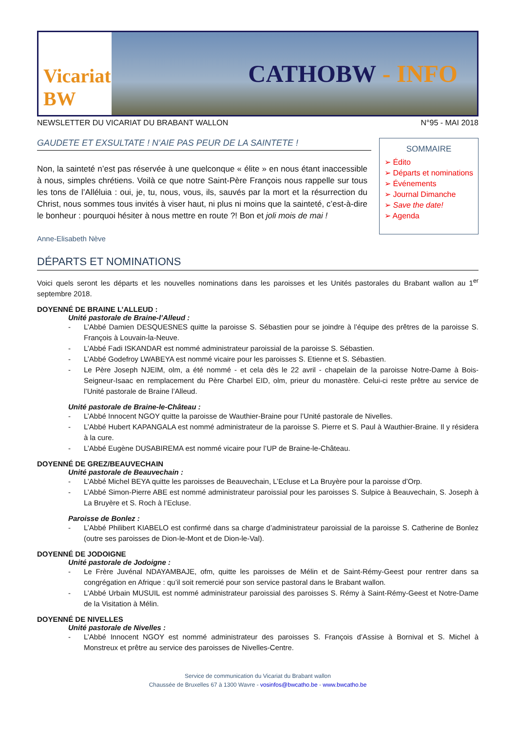Vicariat BW
CATHOBW - INFO
NEWSLETTER DU VICARIAT DU BRABANT WALLON N°95 - MAI 2018
GAUDETE ET EXSULTATE ! N’AIE PAS PEUR DE LA SAINTETE !
Non, la sainteté n’est pas réservée à une quelconque « élite » en nous étant inaccessible à nous, simples chrétiens. Voilà ce que notre Saint-Père François nous rappelle sur tous les tons de l’Alléluia : oui, je, tu, nous, vous, ils, sauvés par la mort et la résurrection du Christ, nous sommes tous invités à viser haut, ni plus ni moins que la sainteté, c’est-à-dire le bonheur : pourquoi hésiter à nous mettre en route ?! Bon et joli mois de mai !
Anne-Elisabeth Nève
SOMMAIRE
➢ Édito
➢ Départs et nominations
➢ Événements
➢ Journal Dimanche
➢ Save the date!
➢ Agenda
DÉPARTS ET NOMINATIONS
Voici quels seront les départs et les nouvelles nominations dans les paroisses et les Unités pastorales du Brabant wallon au 1<sup>er</sup> septembre 2018.
DOYENNÉ DE BRAINE L’ALLEUD :
Unité pastorale de Braine-l’Alleud :
- L’Abbé Damien DESQUESNES quitte la paroisse S. Sébastien pour se joindre à l’équipe des prêtres de la paroisse S. François à Louvain-la-Neuve.
- L’Abbé Fadi ISKANDAR est nommé administrateur paroissial de la paroisse S. Sébastien.
- L’Abbé Godefroy LWABEYA est nommé vicaire pour les paroisses S. Etienne et S. Sébastien.
- Le Père Joseph NJEIM, olm, a été nommé - et cela dès le 22 avril - chapelain de la paroisse Notre-Dame à Bois-Seigneur-Isaac en remplacement du Père Charbel EID, olm, prieur du monastère. Celui-ci reste prêtre au service de l’Unité pastorale de Braine l’Alleud.
Unité pastorale de Braine-le-Château :
- L’Abbé Innocent NGOY quitte la paroisse de Wauthier-Braine pour l’Unité pastorale de Nivelles.
- L’Abbé Hubert KAPANGALA est nommé administrateur de la paroisse S. Pierre et S. Paul à Wauthier-Braine. Il y résidera à la cure.
- L’Abbé Eugène DUSABIREMA est nommé vicaire pour l’UP de Braine-le-Château.
DOYENNÉ DE GREZ/BEAUVECHAIN
Unité pastorale de Beauvechain :
- L’Abbé Michel BEYA quitte les paroisses de Beauvechain, L’Ecluse et La Bruyère pour la paroisse d’Orp.
- L’Abbé Simon-Pierre ABE est nommé administrateur paroissial pour les paroisses S. Sulpice à Beauvechain, S. Joseph à La Bruyère et S. Roch à l’Ecluse.
Paroisse de Bonlez :
- L’Abbé Philibert KIABELO est confirmé dans sa charge d’administrateur paroissial de la paroisse S. Catherine de Bonlez (outre ses paroisses de Dion-le-Mont et de Dion-le-Val).
DOYENNÉ DE JODOIGNE
Unité pastorale de Jodoigne :
- Le Frère Juvénal NDAYAMBAJE, ofm, quitte les paroisses de Mélin et de Saint-Rémy-Geest pour rentrer dans sa congrégation en Afrique : qu’il soit remercié pour son service pastoral dans le Brabant wallon.
- L’Abbé Urbain MUSUIL est nommé administrateur paroissial des paroisses S. Rémy à Saint-Rémy-Geest et Notre-Dame de la Visitation à Mélin.
DOYENNÉ DE NIVELLES
Unité pastorale de Nivelles :
- L’Abbé Innocent NGOY est nommé administrateur des paroisses S. François d’Assise à Bornival et S. Michel à Monstreux et prêtre au service des paroisses de Nivelles-Centre.
Service de communication du Vicariat du Brabant wallon
Chaussée de Bruxelles 67 à 1300 Wavre - vosinfos@bwcatho.be - www.bwcatho.be